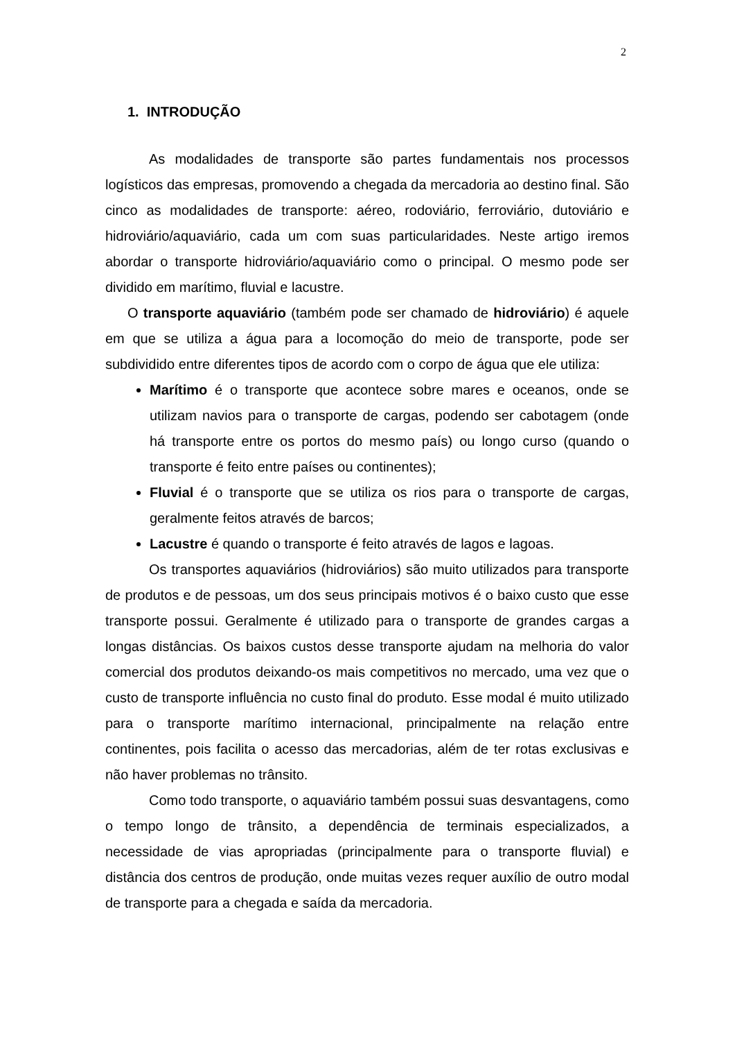2
1. INTRODUÇÃO
As modalidades de transporte são partes fundamentais nos processos logísticos das empresas, promovendo a chegada da mercadoria ao destino final. São cinco as modalidades de transporte: aéreo, rodoviário, ferroviário, dutoviário e hidroviário/aquaviário, cada um com suas particularidades. Neste artigo iremos abordar o transporte hidroviário/aquaviário como o principal. O mesmo pode ser dividido em marítimo, fluvial e lacustre.
O transporte aquaviário (também pode ser chamado de hidroviário) é aquele em que se utiliza a água para a locomoção do meio de transporte, pode ser subdividido entre diferentes tipos de acordo com o corpo de água que ele utiliza:
Marítimo é o transporte que acontece sobre mares e oceanos, onde se utilizam navios para o transporte de cargas, podendo ser cabotagem (onde há transporte entre os portos do mesmo país) ou longo curso (quando o transporte é feito entre países ou continentes);
Fluvial é o transporte que se utiliza os rios para o transporte de cargas, geralmente feitos através de barcos;
Lacustre é quando o transporte é feito através de lagos e lagoas.
Os transportes aquaviários (hidroviários) são muito utilizados para transporte de produtos e de pessoas, um dos seus principais motivos é o baixo custo que esse transporte possui. Geralmente é utilizado para o transporte de grandes cargas a longas distâncias. Os baixos custos desse transporte ajudam na melhoria do valor comercial dos produtos deixando-os mais competitivos no mercado, uma vez que o custo de transporte influência no custo final do produto. Esse modal é muito utilizado para o transporte marítimo internacional, principalmente na relação entre continentes, pois facilita o acesso das mercadorias, além de ter rotas exclusivas e não haver problemas no trânsito.
Como todo transporte, o aquaviário também possui suas desvantagens, como o tempo longo de trânsito, a dependência de terminais especializados, a necessidade de vias apropriadas (principalmente para o transporte fluvial) e distância dos centros de produção, onde muitas vezes requer auxílio de outro modal de transporte para a chegada e saída da mercadoria.